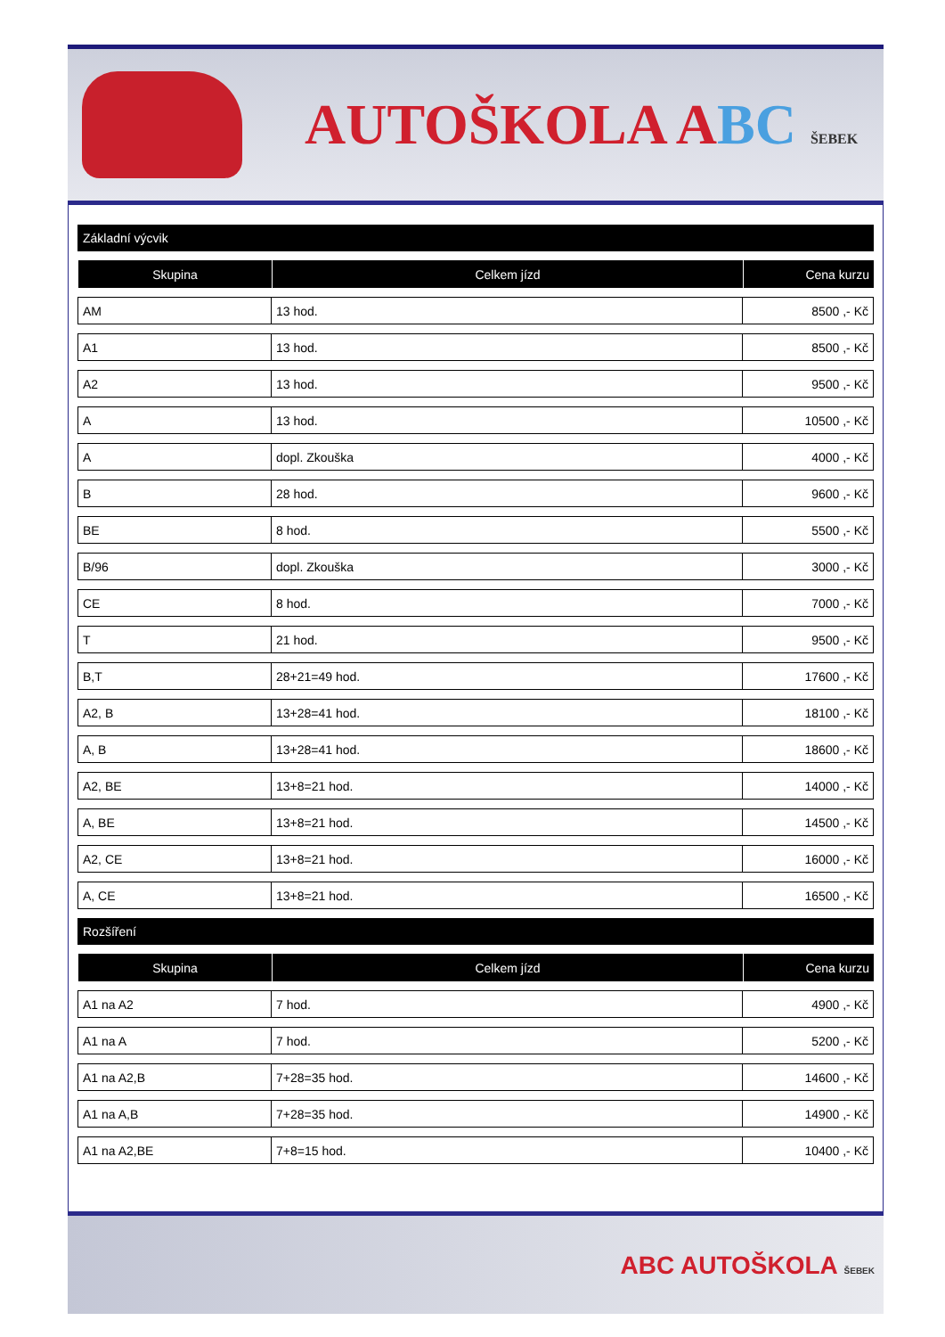AUTOŠKOLA ABC ŠEBEK
| Základní výcvik | | |
| Skupina | Celkem jízd | Cena kurzu |
| AM | 13 hod. | 8500 ,- Kč |
| A1 | 13 hod. | 8500 ,- Kč |
| A2 | 13 hod. | 9500 ,- Kč |
| A | 13 hod. | 10500 ,- Kč |
| A | dopl. Zkouška | 4000 ,- Kč |
| B | 28 hod. | 9600 ,- Kč |
| BE | 8 hod. | 5500 ,- Kč |
| B/96 | dopl. Zkouška | 3000 ,- Kč |
| CE | 8 hod. | 7000 ,- Kč |
| T | 21 hod. | 9500 ,- Kč |
| B,T | 28+21=49 hod. | 17600 ,- Kč |
| A2, B | 13+28=41 hod. | 18100 ,- Kč |
| A, B | 13+28=41 hod. | 18600 ,- Kč |
| A2, BE | 13+8=21 hod. | 14000 ,- Kč |
| A, BE | 13+8=21 hod. | 14500 ,- Kč |
| A2, CE | 13+8=21 hod. | 16000 ,- Kč |
| A, CE | 13+8=21 hod. | 16500 ,- Kč |
| Rozšíření | | |
| Skupina | Celkem jízd | Cena kurzu |
| A1 na A2 | 7 hod. | 4900 ,- Kč |
| A1 na A | 7 hod. | 5200 ,- Kč |
| A1 na A2,B | 7+28=35 hod. | 14600 ,- Kč |
| A1 na A,B | 7+28=35 hod. | 14900 ,- Kč |
| A1 na A2,BE | 7+8=15 hod. | 10400 ,- Kč |
ABC AUTOŠKOLA ŠEBEK